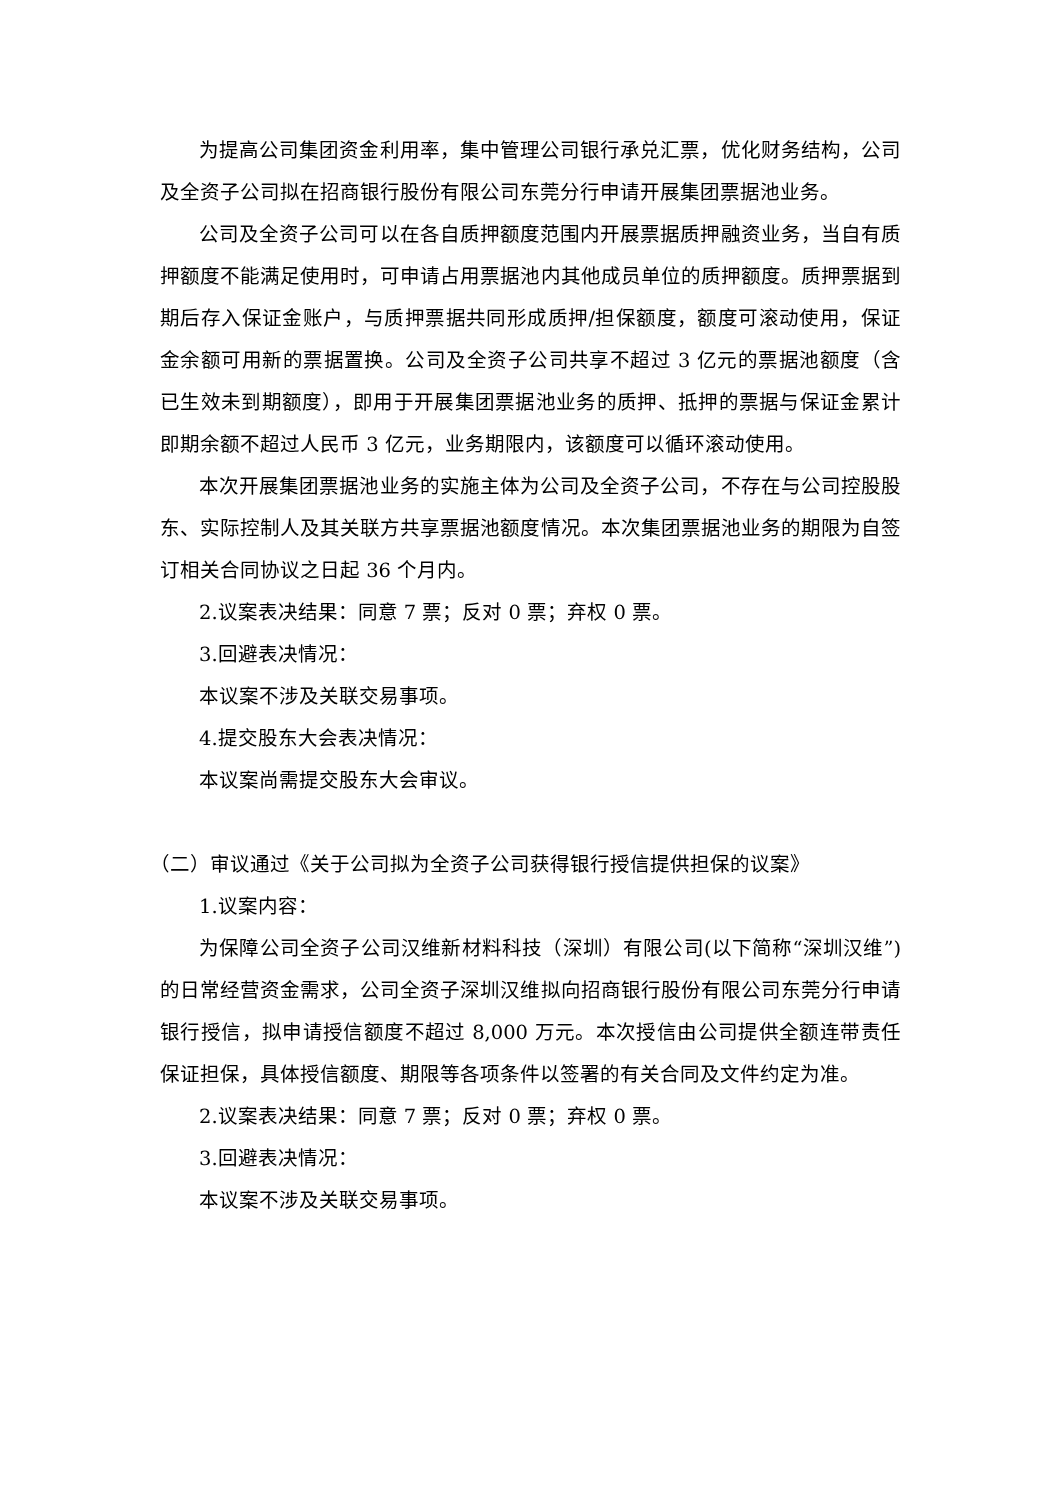为提高公司集团资金利用率，集中管理公司银行承兑汇票，优化财务结构，公司及全资子公司拟在招商银行股份有限公司东莞分行申请开展集团票据池业务。
公司及全资子公司可以在各自质押额度范围内开展票据质押融资业务，当自有质押额度不能满足使用时，可申请占用票据池内其他成员单位的质押额度。质押票据到期后存入保证金账户，与质押票据共同形成质押/担保额度，额度可滚动使用，保证金余额可用新的票据置换。公司及全资子公司共享不超过 3 亿元的票据池额度（含已生效未到期额度），即用于开展集团票据池业务的质押、抵押的票据与保证金累计即期余额不超过人民币 3 亿元，业务期限内，该额度可以循环滚动使用。
本次开展集团票据池业务的实施主体为公司及全资子公司，不存在与公司控股股东、实际控制人及其关联方共享票据池额度情况。本次集团票据池业务的期限为自签订相关合同协议之日起 36 个月内。
2.议案表决结果：同意 7 票；反对 0 票；弃权 0 票。
3.回避表决情况：
本议案不涉及关联交易事项。
4.提交股东大会表决情况：
本议案尚需提交股东大会审议。
（二）审议通过《关于公司拟为全资子公司获得银行授信提供担保的议案》
1.议案内容：
为保障公司全资子公司汉维新材料科技（深圳）有限公司(以下简称“深圳汉维”)的日常经营资金需求，公司全资子深圳汉维拟向招商银行股份有限公司东莞分行申请银行授信，拟申请授信额度不超过 8,000 万元。本次授信由公司提供全额连带责任保证担保，具体授信额度、期限等各项条件以签署的有关合同及文件约定为准。
2.议案表决结果：同意 7 票；反对 0 票；弃权 0 票。
3.回避表决情况：
本议案不涉及关联交易事项。